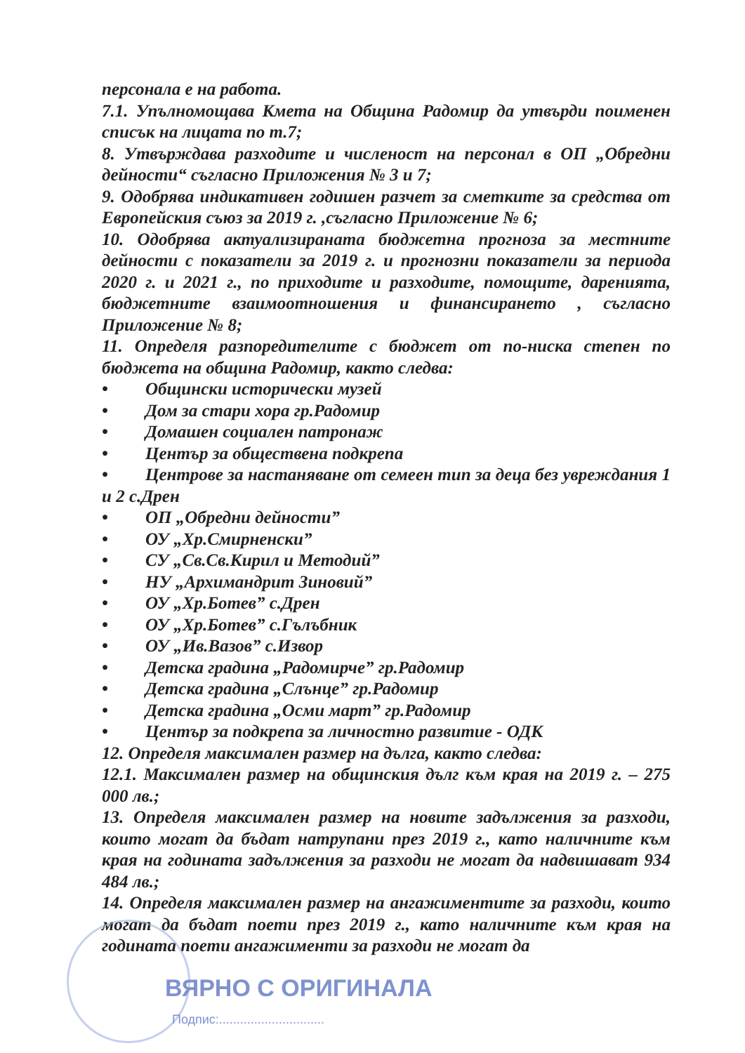персонала е на работа.
7.1. Упълномощава Кмета на Община Радомир да утвърди поименен списък на лицата по т.7;
8. Утвърждава разходите и численост на персонал в ОП „Обредни дейности“ съгласно Приложения № 3 и 7;
9. Одобрява индикативен годишен разчет за сметките за средства от Европейския съюз за 2019 г. ,съгласно Приложение № 6;
10. Одобрява актуализираната бюджетна прогноза за местните дейности с показатели за 2019 г. и прогнозни показатели за периода 2020 г. и 2021 г., по приходите и разходите, помощите, даренията, бюджетните взаимоотношения и финансирането , съгласно Приложение № 8;
11. Определя разпоредителите с бюджет от по-ниска степен по бюджета на община Радомир, както следва:
• Общински исторически музей
• Дом за стари хора гр.Радомир
• Домашен социален патронаж
• Център за обществена подкрепа
• Центрове за настаняване от семеен тип за деца без увреждания 1 и 2 с.Дрен
• ОП „Обредни дейности”
• ОУ „Хр.Смирненски”
• СУ „Св.Св.Кирил и Методий”
• НУ „Архимандрит Зиновий”
• ОУ „Хр.Ботев” с.Дрен
• ОУ „Хр.Ботев” с.Гълъбник
• ОУ „Ив.Вазов” с.Извор
• Детска градина „Радомирче” гр.Радомир
• Детска градина „Слънце” гр.Радомир
• Детска градина „Осми март” гр.Радомир
• Център за подкрепа за личностно развитие - ОДК
12. Определя максимален размер на дълга, както следва:
12.1. Максимален размер на общинския дълг към края на 2019 г. – 275 000 лв.;
13. Определя максимален размер на новите задължения за разходи, които могат да бъдат натрупани през 2019 г., като наличните към края на годината задължения за разходи не могат да надвишават 934 484 лв.;
14. Определя максимален размер на ангажиментите за разходи, които могат да бъдат поети през 2019 г., като наличните към края на годината поети ангажименти за разходи не могат да
ВЯРНО С ОРИГИНАЛА
Подпис:..............................